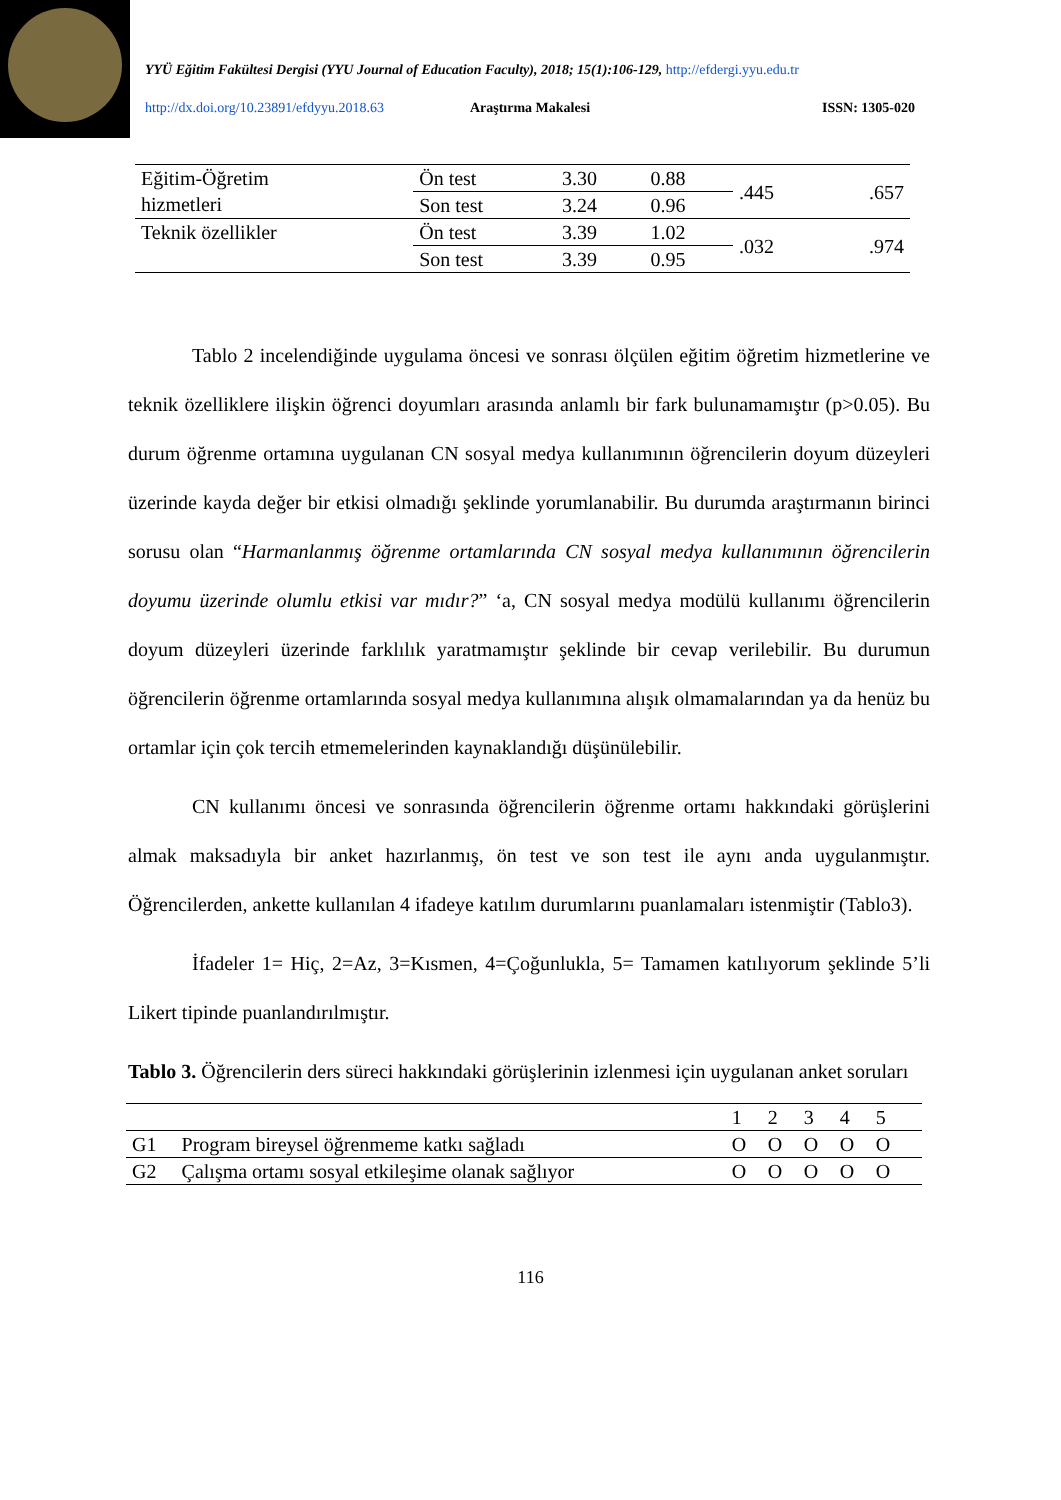YYÜ Eğitim Fakültesi Dergisi (YYU Journal of Education Faculty), 2018; 15(1):106-129, http://efdergi.yyu.edu.tr
http://dx.doi.org/10.23891/efdyyu.2018.63 Araştırma Makalesi ISSN: 1305-020
| Eğitim-Öğretim hizmetleri | Ön test | 3.30 | 0.88 | .445 | .657 |
| | Son test | 3.24 | 0.96 | | |
| Teknik özellikler | Ön test | 3.39 | 1.02 | .032 | .974 |
| | Son test | 3.39 | 0.95 | | |
Tablo 2 incelendiğinde uygulama öncesi ve sonrası ölçülen eğitim öğretim hizmetlerine ve teknik özelliklere ilişkin öğrenci doyumları arasında anlamlı bir fark bulunamamıştır (p>0.05). Bu durum öğrenme ortamına uygulanan CN sosyal medya kullanımının öğrencilerin doyum düzeyleri üzerinde kayda değer bir etkisi olmadığı şeklinde yorumlanabilir. Bu durumda araştırmanın birinci sorusu olan “Harmanlanmış öğrenme ortamlarında CN sosyal medya kullanımının öğrencilerin doyumu üzerinde olumlu etkisi var mıdır?” ‘a, CN sosyal medya modülü kullanımı öğrencilerin doyum düzeyleri üzerinde farklılık yaratmamıştır şeklinde bir cevap verilebilir. Bu durumun öğrencilerin öğrenme ortamlarında sosyal medya kullanımına alışık olmamalarından ya da henüz bu ortamlar için çok tercih etmemelerinden kaynaklandığı düşünülebilir.
CN kullanımı öncesi ve sonrasında öğrencilerin öğrenme ortamı hakkındaki görüşlerini almak maksadıyla bir anket hazırlanmış, ön test ve son test ile aynı anda uygulanmıştır. Öğrencilerden, ankette kullanılan 4 ifadeye katılım durumlarını puanlamaları istenmiştir (Tablo3).
İfadeler 1= Hiç, 2=Az, 3=Kısmen, 4=Çoğunlukla, 5= Tamamen katılıyorum şeklinde 5’li Likert tipinde puanlandırılmıştır.
Tablo 3. Öğrencilerin ders süreci hakkındaki görüşlerinin izlenmesi için uygulanan anket soruları
| | | 1 | 2 | 3 | 4 | 5 | |
| G1 | Program bireysel öğrenmeme katkı sağladı | O | O | O | O | O | |
| G2 | Çalışma ortamı sosyal etkileşime olanak sağlıyor | O | O | O | O | O | |
116